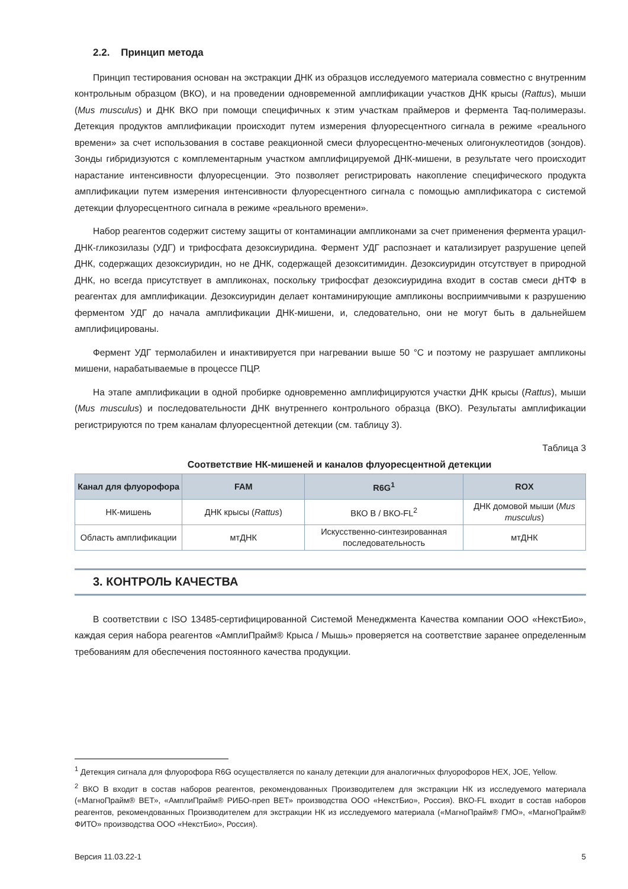2.2. Принцип метода
Принцип тестирования основан на экстракции ДНК из образцов исследуемого материала совместно с внутренним контрольным образцом (ВКО), и на проведении одновременной амплификации участков ДНК крысы (Rattus), мыши (Mus musculus) и ДНК ВКО при помощи специфичных к этим участкам праймеров и фермента Taq-полимеразы. Детекция продуктов амплификации происходит путем измерения флуоресцентного сигнала в режиме «реального времени» за счет использования в составе реакционной смеси флуоресцентно-меченых олигонуклеотидов (зондов). Зонды гибридизуются с комплементарным участком амплифицируемой ДНК-мишени, в результате чего происходит нарастание интенсивности флуоресценции. Это позволяет регистрировать накопление специфического продукта амплификации путем измерения интенсивности флуоресцентного сигнала с помощью амплификатора с системой детекции флуоресцентного сигнала в режиме «реального времени».
Набор реагентов содержит систему защиты от контаминации ампликонами за счет применения фермента урацил-ДНК-гликозилазы (УДГ) и трифосфата дезоксиуридина. Фермент УДГ распознает и катализирует разрушение цепей ДНК, содержащих дезоксиуридин, но не ДНК, содержащей дезокситимидин. Дезоксиуридин отсутствует в природной ДНК, но всегда присутствует в ампликонах, поскольку трифосфат дезоксиуридина входит в состав смеси дНТФ в реагентах для амплификации. Дезоксиуридин делает контаминирующие ампликоны восприимчивыми к разрушению ферментом УДГ до начала амплификации ДНК-мишени, и, следовательно, они не могут быть в дальнейшем амплифицированы.
Фермент УДГ термолабилен и инактивируется при нагревании выше 50 °C и поэтому не разрушает ампликоны мишени, нарабатываемые в процессе ПЦР.
На этапе амплификации в одной пробирке одновременно амплифицируются участки ДНК крысы (Rattus), мыши (Mus musculus) и последовательности ДНК внутреннего контрольного образца (ВКО). Результаты амплификации регистрируются по трем каналам флуоресцентной детекции (см. таблицу 3).
Таблица 3
Соответствие НК-мишеней и каналов флуоресцентной детекции
| Канал для флуорофора | FAM | R6G<sup>1</sup> | ROX |
| --- | --- | --- | --- |
| НК-мишень | ДНК крысы ( Rattus ) | ВКО B / ВКО-FL<sup>2</sup> | ДНК домовой мыши ( Mus musculus ) |
| Область амплификации | мтДНК | Искусственно-синтезированная последовательность | мтДНК |
3. КОНТРОЛЬ КАЧЕСТВА
В соответствии с ISO 13485-сертифицированной Системой Менеджмента Качества компании ООО «НекстБио», каждая серия набора реагентов «АмплиПрайм® Крыса / Мышь» проверяется на соответствие заранее определенным требованиям для обеспечения постоянного качества продукции.
<sup>1</sup> Детекция сигнала для флуорофора R6G осуществляется по каналу детекции для аналогичных флуорофоров HEX, JOE, Yellow.
<sup>2</sup> ВКО B входит в состав наборов реагентов, рекомендованных Производителем для экстракции НК из исследуемого материала («МагноПрайм® ВЕТ», «АмплиПрайм® РИБО-преп ВЕТ» производства ООО «НекстБио», Россия). ВКО-FL входит в состав наборов реагентов, рекомендованных Производителем для экстракции НК из исследуемого материала («МагноПрайм® ГМО», «МагноПрайм® ФИТО» производства ООО «НекстБио», Россия).
Версия 11.03.22-1 5